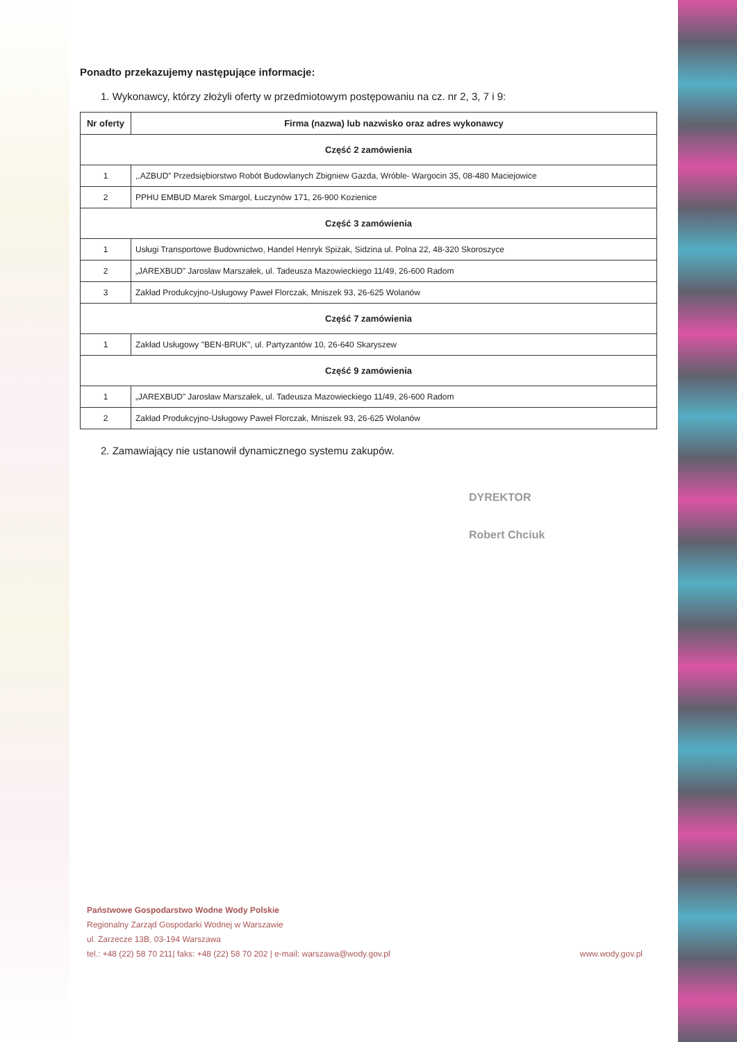Ponadto przekazujemy następujące informacje:
1. Wykonawcy, którzy złożyli oferty w przedmiotowym postępowaniu na cz. nr 2, 3, 7 i 9:
| Nr oferty | Firma (nazwa) lub nazwisko oraz adres wykonawcy |
| --- | --- |
| Część 2 zamówienia | |
| 1 | ,,AZBUD” Przedsiębiorstwo Robót Budowlanych Zbigniew Gazda, Wróble- Wargocin 35, 08-480 Maciejowice |
| 2 | PPHU EMBUD Marek Smargol, Łuczynów 171, 26-900 Kozienice |
| Część 3 zamówienia | |
| 1 | Usługi Transportowe Budownictwo, Handel Henryk Spiżak, Sidzina ul. Polna 22, 48-320 Skoroszyce |
| 2 | „JAREXBUD” Jarosław Marszałek, ul. Tadeusza Mazowieckiego 11/49, 26-600 Radom |
| 3 | Zakład Produkcyjno-Usługowy Paweł Florczak, Mniszek 93, 26-625 Wolanów |
| Część 7 zamówienia | |
| 1 | Zakład Usługowy "BEN-BRUK", ul. Partyzantów 10, 26-640 Skaryszew |
| Część 9 zamówienia | |
| 1 | „JAREXBUD” Jarosław Marszałek, ul. Tadeusza Mazowieckiego 11/49, 26-600 Radom |
| 2 | Zakład Produkcyjno-Usługowy Paweł Florczak, Mniszek 93, 26-625 Wolanów |
2. Zamawiający nie ustanowił dynamicznego systemu zakupów.
DYREKTOR
Robert Chciuk
Państwowe Gospodarstwo Wodne Wody Polskie
Regionalny Zarząd Gospodarki Wodnej w Warszawie
ul. Zarzecze 13B, 03-194 Warszawa
tel.: +48 (22) 58 70 211| faks: +48 (22) 58 70 202 | e-mail: warszawa@wody.gov.pl www.wody.gov.pl